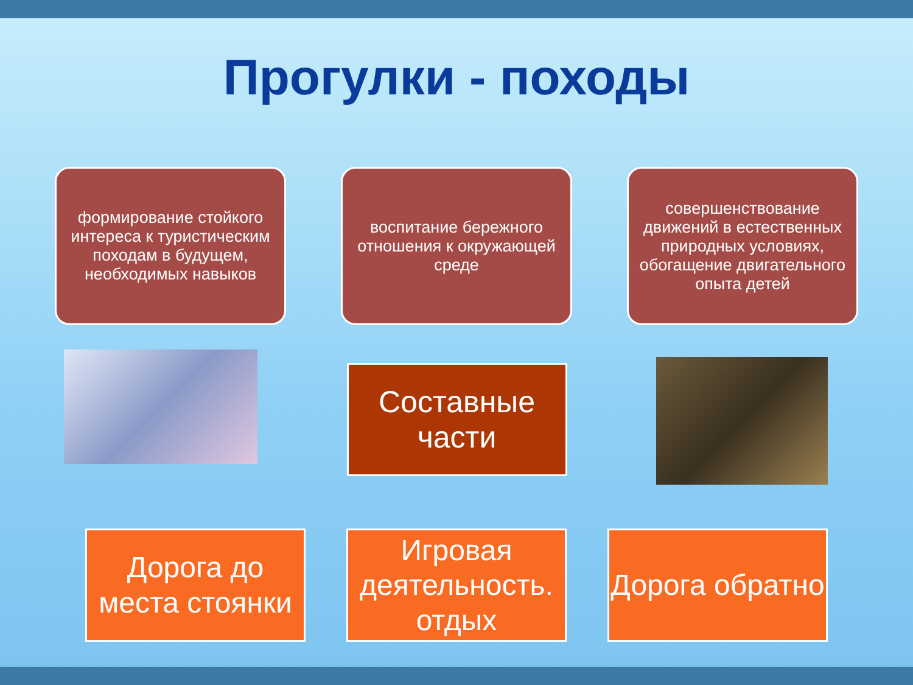Прогулки - походы
формирование стойкого интереса к туристическим походам в будущем, необходимых навыков
воспитание бережного отношения к окружающей среде
совершенствование движений в естественных природных условиях, обогащение двигательного опыта детей
Составные части
Дорога до места стоянки
Игровая деятельность. отдых
Дорога обратно